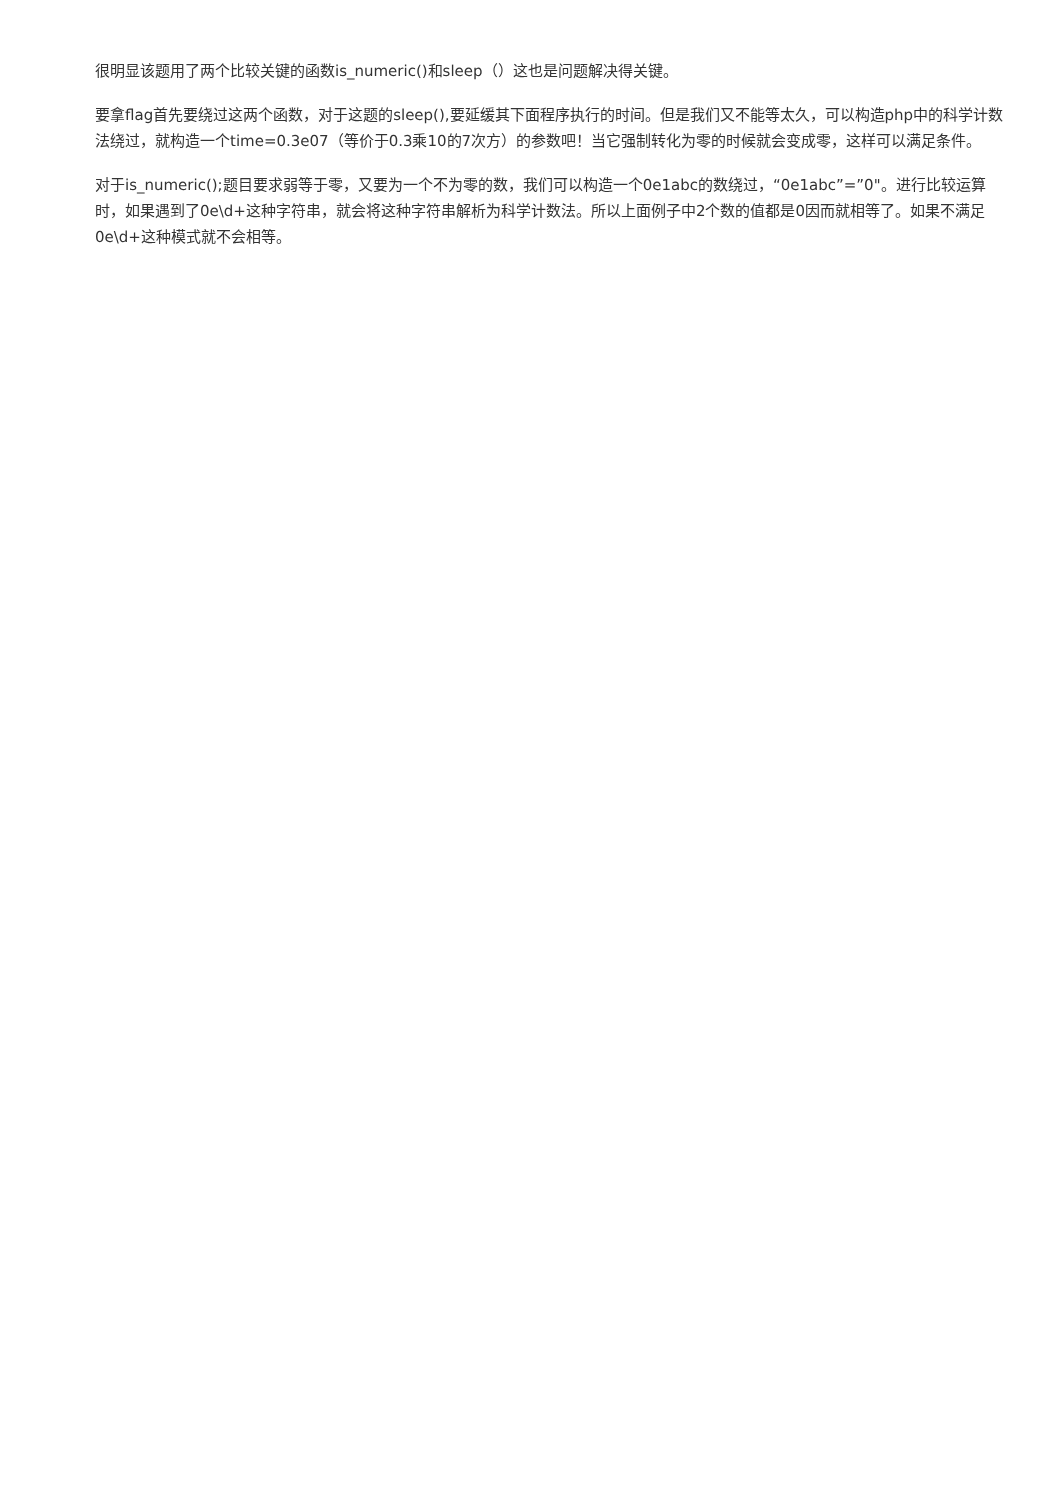很明显该题用了两个比较关键的函数is_numeric()和sleep（）这也是问题解决得关键。
要拿flag首先要绕过这两个函数，对于这题的sleep(),要延缓其下面程序执行的时间。但是我们又不能等太久，可以构造php中的科学计数法绕过，就构造一个time=0.3e07（等价于0.3乘10的7次方）的参数吧！当它强制转化为零的时候就会变成零，这样可以满足条件。
对于is_numeric();题目要求弱等于零，又要为一个不为零的数，我们可以构造一个0e1abc的数绕过，“0e1abc”=”0"。进行比较运算时，如果遇到了0e\d+这种字符串，就会将这种字符串解析为科学计数法。所以上面例子中2个数的值都是0因而就相等了。如果不满足0e\d+这种模式就不会相等。